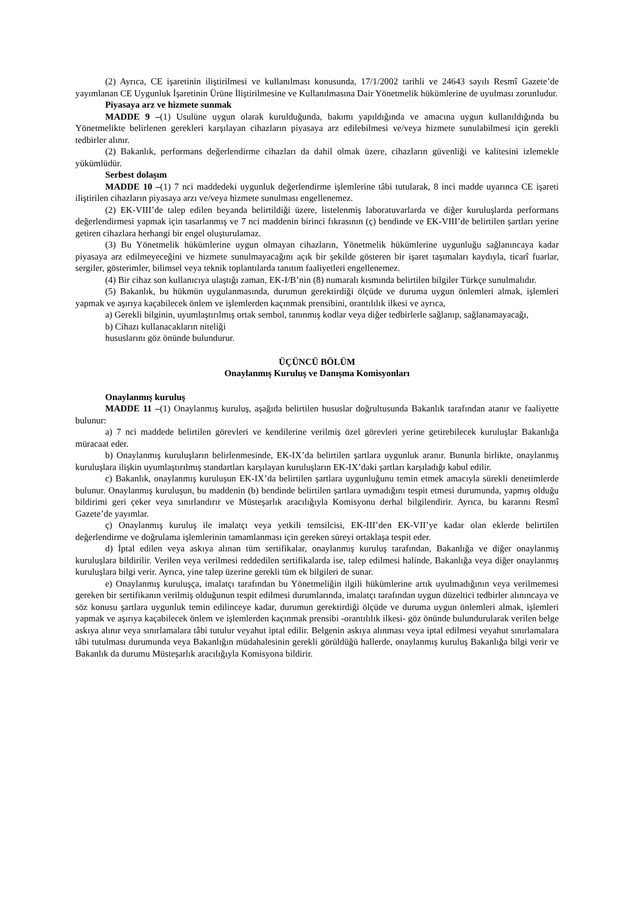(2) Ayrıca, CE işaretinin iliştirilmesi ve kullanılması konusunda, 17/1/2002 tarihli ve 24643 sayılı Resmî Gazete’de yayımlanan CE Uygunluk İşaretinin Ürüne İliştirilmesine ve Kullanılmasına Dair Yönetmelik hükümlerine de uyulması zorunludur.
Piyasaya arz ve hizmete sunmak
MADDE 9 –(1) Usulüne uygun olarak kurulduğunda, bakımı yapıldığında ve amacına uygun kullanıldığında bu Yönetmelikte belirlenen gerekleri karşılayan cihazların piyasaya arz edilebilmesi ve/veya hizmete sunulabilmesi için gerekli tedbirler alınır.
(2) Bakanlık, performans değerlendirme cihazları da dahil olmak üzere, cihazların güvenliği ve kalitesini izlemekle yükümlüdür.
Serbest dolaşım
MADDE 10 –(1) 7 nci maddedeki uygunluk değerlendirme işlemlerine tâbi tutularak, 8 inci madde uyarınca CE işareti iliştirilen cihazların piyasaya arzı ve/veya hizmete sunulması engellenemez.
(2) EK-VIII’de talep edilen beyanda belirtildiği üzere, listelenmiş laboratuvarlarda ve diğer kuruluşlarda performans değerlendirmesi yapmak için tasarlanmış ve 7 nci maddenin birinci fıkrasının (ç) bendinde ve EK-VIII’de belirtilen şartları yerine getiren cihazlara herhangi bir engel oluşturulamaz.
(3) Bu Yönetmelik hükümlerine uygun olmayan cihazların, Yönetmelik hükümlerine uygunluğu sağlanıncaya kadar piyasaya arz edilmeyeceğini ve hizmete sunulmayacağını açık bir şekilde gösteren bir işaret taşımaları kaydıyla, ticarî fuarlar, sergiler, gösterimler, bilimsel veya teknik toplantılarda tanıtım faaliyetleri engellenemez.
(4) Bir cihaz son kullanıcıya ulaştığı zaman, EK-I/B’nin (8) numaralı kısmında belirtilen bilgiler Türkçe sunulmalıdır.
(5) Bakanlık, bu hükmün uygulanmasında, durumun gerektirdiği ölçüde ve duruma uygun önlemleri almak, işlemleri yapmak ve aşırıya kaçabilecek önlem ve işlemlerden kaçınmak prensibini, orantılılık ilkesi ve ayrıca,
a) Gerekli bilginin, uyumlaştırılmış ortak sembol, tanınmış kodlar veya diğer tedbirlerle sağlanıp, sağlanamayacağı,
b) Cihazı kullanacakların niteliği
hususlarını göz önünde bulundurur.
ÜÇÜNCÜ BÖLÜM
Onaylanmış Kuruluş ve Danışma Komisyonları
Onaylanmış kuruluş
MADDE 11 –(1) Onaylanmış kuruluş, aşağıda belirtilen hususlar doğrultusunda Bakanlık tarafından atanır ve faaliyette bulunur:
a) 7 nci maddede belirtilen görevleri ve kendilerine verilmiş özel görevleri yerine getirebilecek kuruluşlar Bakanlığa müracaat eder.
b) Onaylanmış kuruluşların belirlenmesinde, EK-IX’da belirtilen şartlara uygunluk aranır. Bununla birlikte, onaylanmış kuruluşlara ilişkin uyumlaştırılmış standartları karşılayan kuruluşların EK-IX’daki şartları karşıladığı kabul edilir.
c) Bakanlık, onaylanmış kuruluşun EK-IX’da belirtilen şartlara uygunluğunu temin etmek amacıyla sürekli denetimlerde bulunur. Onaylanmış kuruluşun, bu maddenin (b) bendinde belirtilen şartlara uymadığını tespit etmesi durumunda, yapmış olduğu bildirimi geri çeker veya sınırlandırır ve Müsteşarlık aracılığıyla Komisyonu derhal bilgilendirir. Ayrıca, bu kararını Resmî Gazete’de yayımlar.
ç) Onaylanmış kuruluş ile imalatçı veya yetkili temsilcisi, EK-III’den EK-VII’ye kadar olan eklerde belirtilen değerlendirme ve doğrulama işlemlerinin tamamlanması için gereken süreyi ortaklaşa tespit eder.
d) İptal edilen veya askıya alınan tüm sertifikalar, onaylanmış kuruluş tarafından, Bakanlığa ve diğer onaylanmış kuruluşlara bildirilir. Verilen veya verilmesi reddedilen sertifikalarda ise, talep edilmesi halinde, Bakanlığa veya diğer onaylanmış kuruluşlara bilgi verir. Ayrıca, yine talep üzerine gerekli tüm ek bilgileri de sunar.
e) Onaylanmış kuruluşça, imalatçı tarafından bu Yönetmeliğin ilgili hükümlerine artık uyulmadığının veya verilmemesi gereken bir sertifikanın verilmiş olduğunun tespit edilmesi durumlarında, imalatçı tarafından uygun düzeltici tedbirler alınıncaya ve söz konusu şartlara uygunluk temin edilinceye kadar, durumun gerektirdiği ölçüde ve duruma uygun önlemleri almak, işlemleri yapmak ve aşırıya kaçabilecek önlem ve işlemlerden kaçınmak prensibi -orantılılık ilkesi- göz önünde bulundurularak verilen belge askıya alınır veya sınırlamalara tâbi tutulur veyahut iptal edilir. Belgenin askıya alınması veya iptal edilmesi veyahut sınırlamalara tâbi tutulması durumunda veya Bakanlığın müdahalesinin gerekli görüldüğü hallerde, onaylanmış kuruluş Bakanlığa bilgi verir ve Bakanlık da durumu Müsteşarlık aracılığıyla Komisyona bildirir.